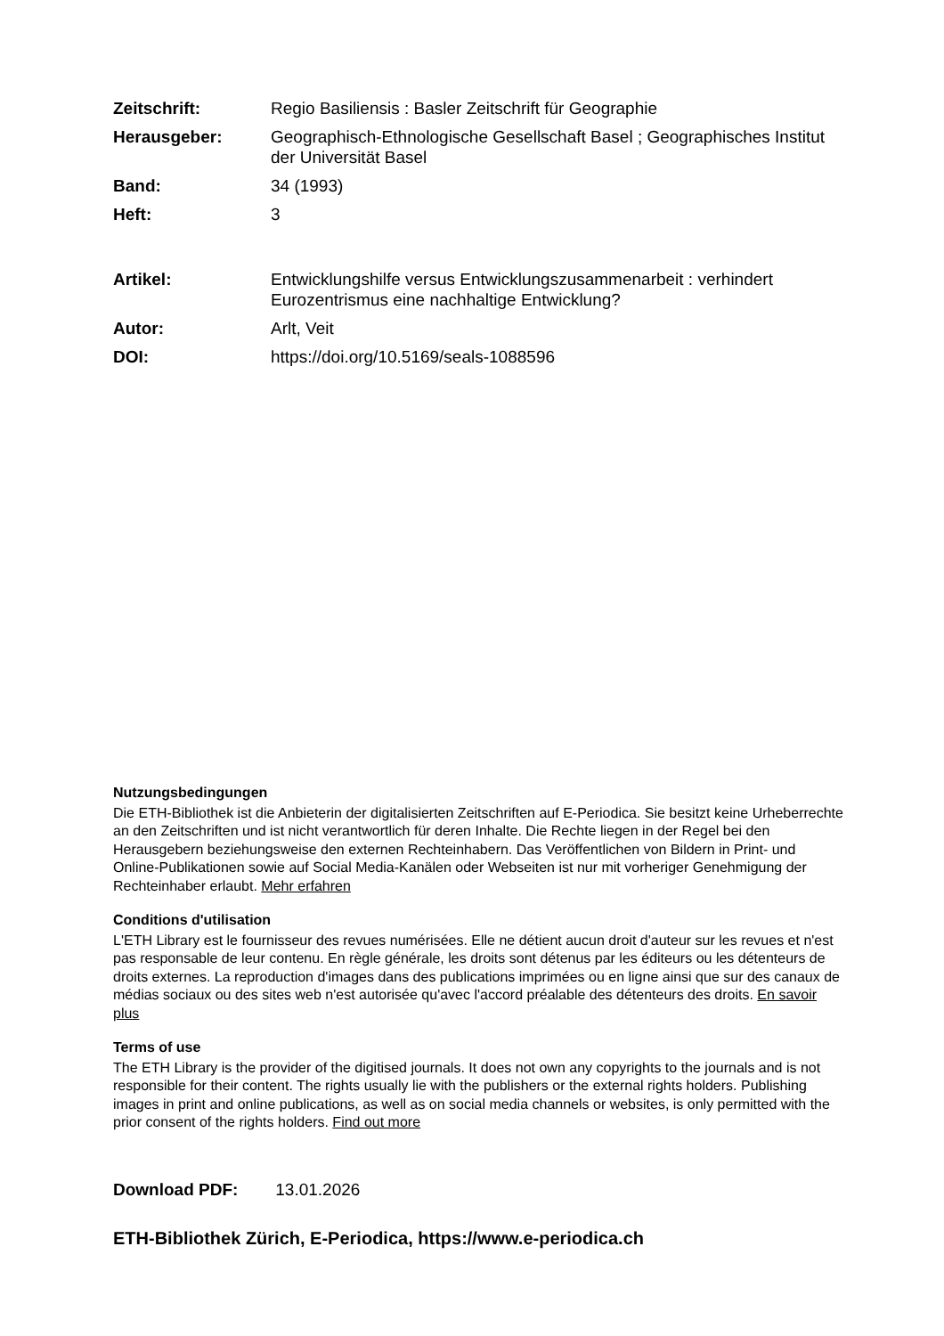Zeitschrift: Regio Basiliensis : Basler Zeitschrift für Geographie
Herausgeber: Geographisch-Ethnologische Gesellschaft Basel ; Geographisches Institut der Universität Basel
Band: 34 (1993)
Heft: 3
Artikel: Entwicklungshilfe versus Entwicklungszusammenarbeit : verhindert Eurozentrismus eine nachhaltige Entwicklung?
Autor: Arlt, Veit
DOI: https://doi.org/10.5169/seals-1088596
Nutzungsbedingungen
Die ETH-Bibliothek ist die Anbieterin der digitalisierten Zeitschriften auf E-Periodica. Sie besitzt keine Urheberrechte an den Zeitschriften und ist nicht verantwortlich für deren Inhalte. Die Rechte liegen in der Regel bei den Herausgebern beziehungsweise den externen Rechteinhabern. Das Veröffentlichen von Bildern in Print- und Online-Publikationen sowie auf Social Media-Kanälen oder Webseiten ist nur mit vorheriger Genehmigung der Rechteinhaber erlaubt. Mehr erfahren
Conditions d'utilisation
L'ETH Library est le fournisseur des revues numérisées. Elle ne détient aucun droit d'auteur sur les revues et n'est pas responsable de leur contenu. En règle générale, les droits sont détenus par les éditeurs ou les détenteurs de droits externes. La reproduction d'images dans des publications imprimées ou en ligne ainsi que sur des canaux de médias sociaux ou des sites web n'est autorisée qu'avec l'accord préalable des détenteurs des droits. En savoir plus
Terms of use
The ETH Library is the provider of the digitised journals. It does not own any copyrights to the journals and is not responsible for their content. The rights usually lie with the publishers or the external rights holders. Publishing images in print and online publications, as well as on social media channels or websites, is only permitted with the prior consent of the rights holders. Find out more
Download PDF: 13.01.2026
ETH-Bibliothek Zürich, E-Periodica, https://www.e-periodica.ch